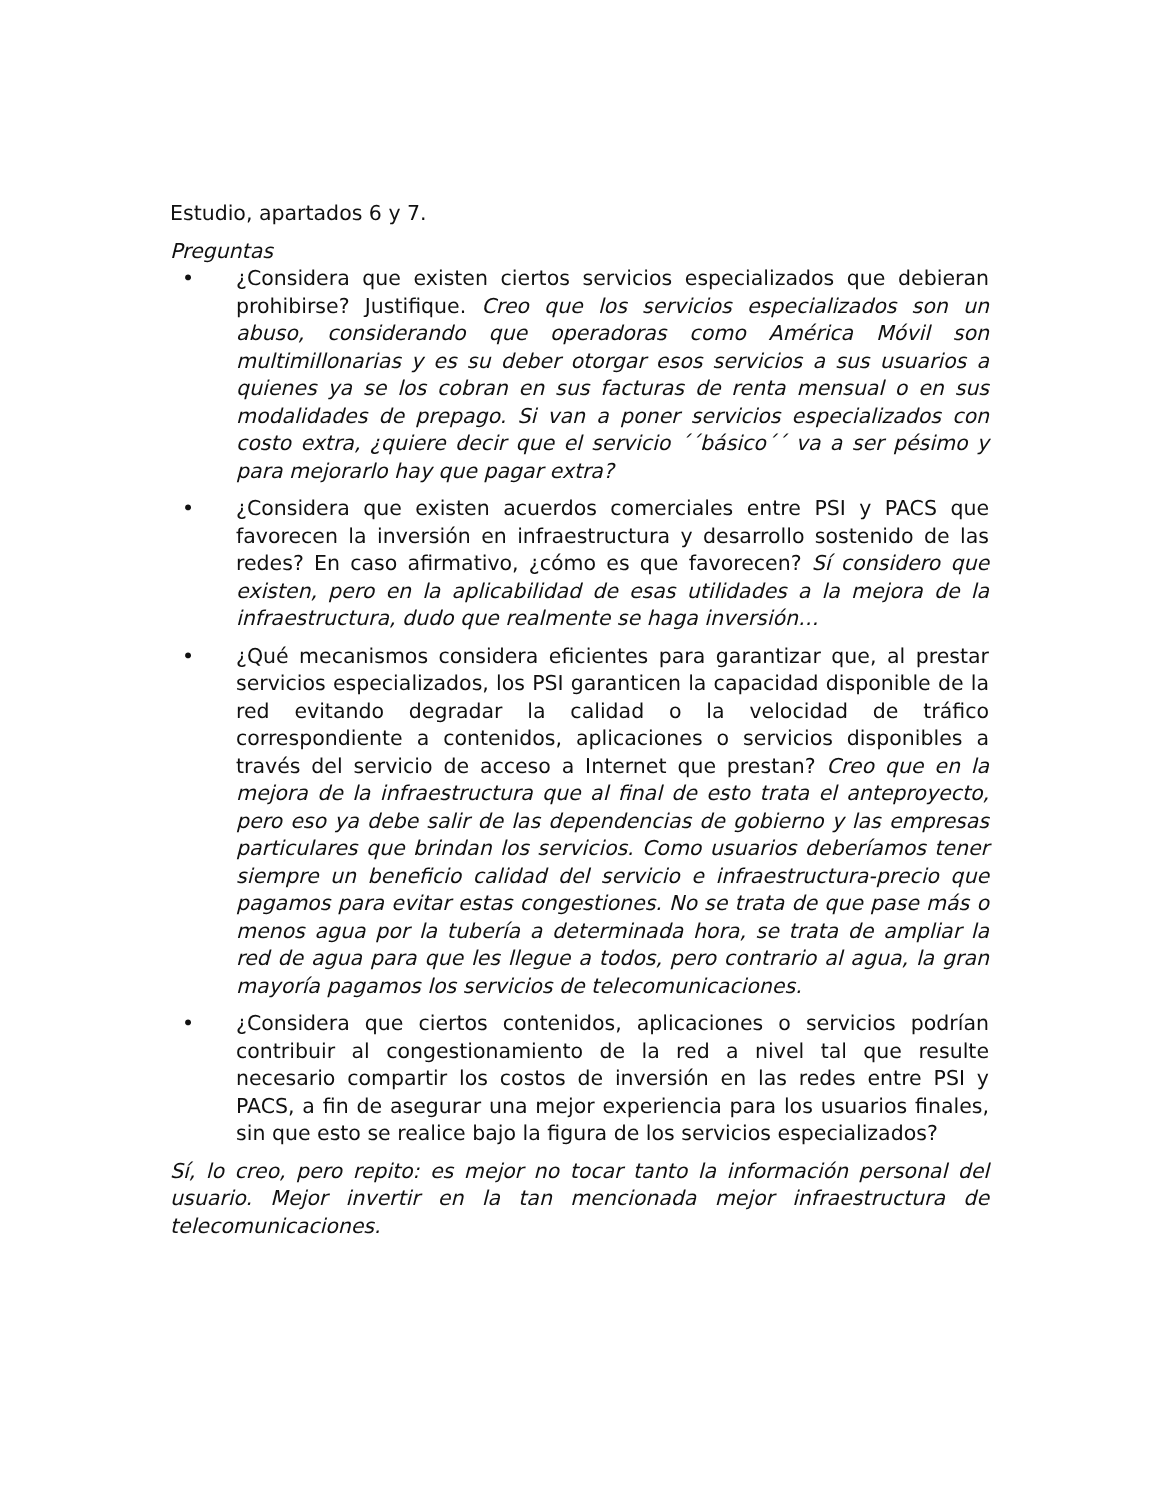Estudio, apartados 6 y 7.
Preguntas
• ¿Considera que existen ciertos servicios especializados que debieran prohibirse? Justifique. Creo que los servicios especializados son un abuso, considerando que operadoras como América Móvil son multimillonarias y es su deber otorgar esos servicios a sus usuarios a quienes ya se los cobran en sus facturas de renta mensual o en sus modalidades de prepago. Si van a poner servicios especializados con costo extra, ¿quiere decir que el servicio ´´básico´´ va a ser pésimo y para mejorarlo hay que pagar extra?
• ¿Considera que existen acuerdos comerciales entre PSI y PACS que favorecen la inversión en infraestructura y desarrollo sostenido de las redes? En caso afirmativo, ¿cómo es que favorecen? Sí considero que existen, pero en la aplicabilidad de esas utilidades a la mejora de la infraestructura, dudo que realmente se haga inversión…
• ¿Qué mecanismos considera eficientes para garantizar que, al prestar servicios especializados, los PSI garanticen la capacidad disponible de la red evitando degradar la calidad o la velocidad de tráfico correspondiente a contenidos, aplicaciones o servicios disponibles a través del servicio de acceso a Internet que prestan? Creo que en la mejora de la infraestructura que al final de esto trata el anteproyecto, pero eso ya debe salir de las dependencias de gobierno y las empresas particulares que brindan los servicios. Como usuarios deberíamos tener siempre un beneficio calidad del servicio e infraestructura-precio que pagamos para evitar estas congestiones. No se trata de que pase más o menos agua por la tubería a determinada hora, se trata de ampliar la red de agua para que les llegue a todos, pero contrario al agua, la gran mayoría pagamos los servicios de telecomunicaciones.
• ¿Considera que ciertos contenidos, aplicaciones o servicios podrían contribuir al congestionamiento de la red a nivel tal que resulte necesario compartir los costos de inversión en las redes entre PSI y PACS, a fin de asegurar una mejor experiencia para los usuarios finales, sin que esto se realice bajo la figura de los servicios especializados?
Sí, lo creo, pero repito: es mejor no tocar tanto la información personal del usuario. Mejor invertir en la tan mencionada mejor infraestructura de telecomunicaciones.